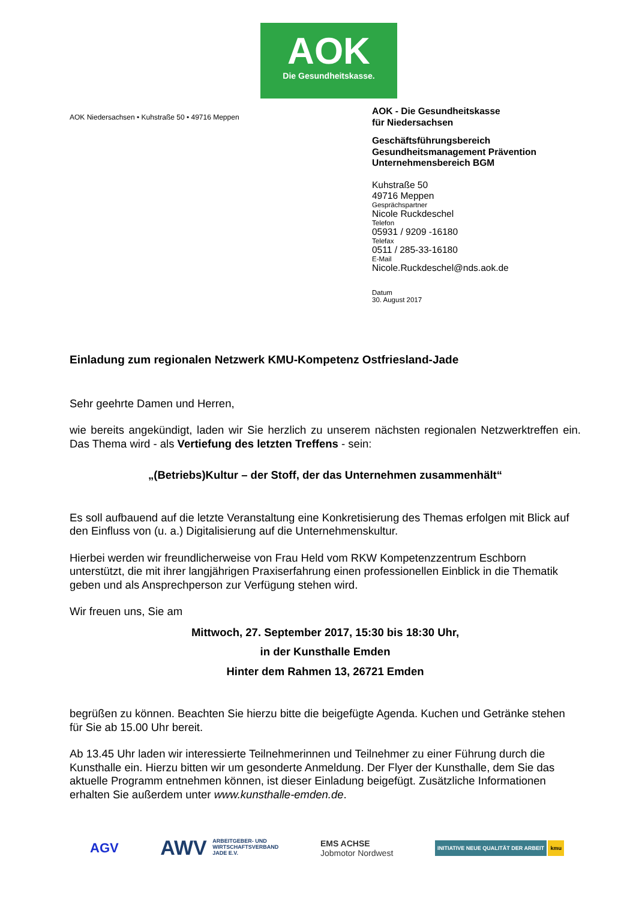AOK
Die Gesundheitskasse.
AOK Niedersachsen • Kuhstraße 50 • 49716 Meppen
AOK - Die Gesundheitskasse
für Niedersachsen
Geschäftsführungsbereich
Gesundheitsmanagement Prävention
Unternehmensbereich BGM
Kuhstraße 50
49716 Meppen
Gesprächspartner
Nicole Ruckdeschel
Telefon
05931 / 9209 -16180
Telefax
0511 / 285-33-16180
E-Mail
Nicole.Ruckdeschel@nds.aok.de
Datum
30. August 2017
Einladung zum regionalen Netzwerk KMU-Kompetenz Ostfriesland-Jade
Sehr geehrte Damen und Herren,
wie bereits angekündigt, laden wir Sie herzlich zu unserem nächsten regionalen Netzwerktreffen ein. Das Thema wird - als Vertiefung des letzten Treffens - sein:
„(Betriebs)Kultur – der Stoff, der das Unternehmen zusammenhält“
Es soll aufbauend auf die letzte Veranstaltung eine Konkretisierung des Themas erfolgen mit Blick auf den Einfluss von (u. a.) Digitalisierung auf die Unternehmenskultur.
Hierbei werden wir freundlicherweise von Frau Held vom RKW Kompetenzzentrum Eschborn unterstützt, die mit ihrer langjährigen Praxiserfahrung einen professionellen Einblick in die Thematik geben und als Ansprechperson zur Verfügung stehen wird.
Wir freuen uns, Sie am
Mittwoch, 27. September 2017, 15:30 bis 18:30 Uhr,
in der Kunsthalle Emden
Hinter dem Rahmen 13, 26721 Emden
begrüßen zu können. Beachten Sie hierzu bitte die beigefügte Agenda. Kuchen und Getränke stehen für Sie ab 15.00 Uhr bereit.
Ab 13.45 Uhr laden wir interessierte Teilnehmerinnen und Teilnehmer zu einer Führung durch die Kunsthalle ein. Hierzu bitten wir um gesonderte Anmeldung. Der Flyer der Kunsthalle, dem Sie das aktuelle Programm entnehmen können, ist dieser Einladung beigefügt. Zusätzliche Informationen erhalten Sie außerdem unter www.kunsthalle-emden.de.
AGV
AWV ARBEITGEBER- UND
WIRTSCHAFTSVERBAND
JADE E.V.
EMS ACHSE
Jobmotor Nordwest
INITIATIVE NEUE QUALITÄT DER ARBEIT kmu